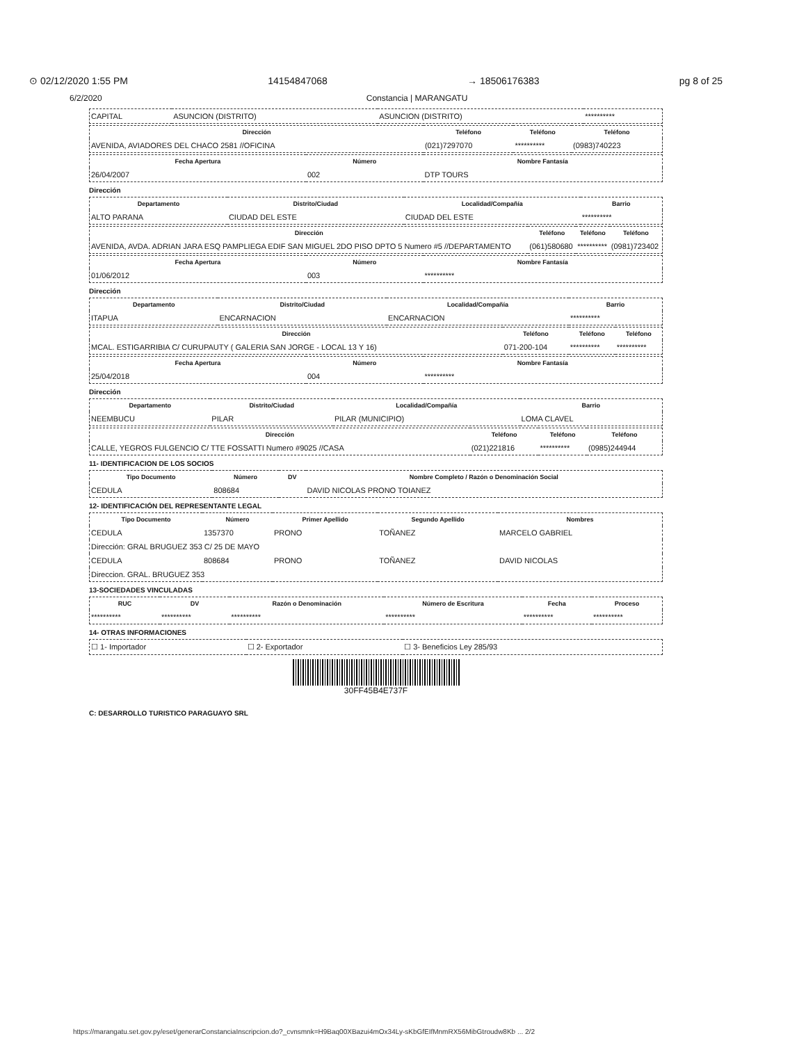⊙ 02/12/2020 1:55 PM 14154847068 → 18506176383 pg 8 of 25
6/2/2020 Constancia | MARANGATU
| CAPITAL | ASUNCION (DISTRITO) | ASUNCION (DISTRITO) | ********** |
| Dirección | Teléfono | Teléfono | Teléfono |
| --- | --- | --- | --- |
| AVENIDA, AVIADORES DEL CHACO 2581 //OFICINA | (021)7297070 | ********** | (0983)740223 |
| Fecha Apertura | Número | Nombre Fantasía |
| --- | --- | --- |
| 26/04/2007 | 002 | DTP TOURS |
Dirección
| Departamento | Distrito/Ciudad | Localidad/Compañía | Barrio |
| --- | --- | --- | --- |
| ALTO PARANA | CIUDAD DEL ESTE | CIUDAD DEL ESTE | ********** |
| Dirección | Teléfono | Teléfono | Teléfono |
| --- | --- | --- | --- |
| AVENIDA, AVDA. ADRIAN JARA ESQ PAMPLIEGA EDIF SAN MIGUEL 2DO PISO DPTO 5 Numero #5 //DEPARTAMENTO | (061)580680 | ********** | (0981)723402 |
| Fecha Apertura | Número | Nombre Fantasía |
| --- | --- | --- |
| 01/06/2012 | 003 | ********** |
Dirección
| Departamento | Distrito/Ciudad | Localidad/Compañía | Barrio |
| --- | --- | --- | --- |
| ITAPUA | ENCARNACION | ENCARNACION | ********** |
| Dirección | Teléfono | Teléfono | Teléfono |
| --- | --- | --- | --- |
| MCAL. ESTIGARRIBIA C/ CURUPAUTY ( GALERIA SAN JORGE - LOCAL 13 Y 16) | 071-200-104 | ********** | ********** |
| Fecha Apertura | Número | Nombre Fantasía |
| --- | --- | --- |
| 25/04/2018 | 004 | ********** |
Dirección
| Departamento | Distrito/Ciudad | Localidad/Compañía | Barrio |
| --- | --- | --- | --- |
| NEEMBUCU | PILAR | PILAR (MUNICIPIO) | LOMA CLAVEL |
| Dirección | Teléfono | Teléfono | Teléfono |
| --- | --- | --- | --- |
| CALLE, YEGROS FULGENCIO C/ TTE FOSSATTI Numero #9025 //CASA | (021)221816 | ********** | (0985)244944 |
11- IDENTIFICACION DE LOS SOCIOS
| Tipo Documento | Número | DV | Nombre Completo / Razón o Denominación Social |
| --- | --- | --- | --- |
| CEDULA | 808684 | | DAVID NICOLAS PRONO TOIANEZ |
12- IDENTIFICACIÓN DEL REPRESENTANTE LEGAL
| Tipo Documento | Número | Primer Apellido | Segundo Apellido | Nombres |
| --- | --- | --- | --- | --- |
| CEDULA | 1357370 | PRONO | TOÑANEZ | MARCELO GABRIEL |
| Dirección: GRAL BRUGUEZ 353 C/ 25 DE MAYO | | | | |
| CEDULA | 808684 | PRONO | TOÑANEZ | DAVID NICOLAS |
| Direccion. GRAL. BRUGUEZ 353 | | | | |
13-SOCIEDADES VINCULADAS
| RUC | DV | Razón o Denominación | Número de Escritura | Fecha | Proceso |
| --- | --- | --- | --- | --- | --- |
| ********** | ********** | ********** | ********** | ********** | ********** |
14- OTRAS INFORMACIONES
| ☐ 1- Importador | ☐ 2- Exportador | ☐ 3- Beneficios Ley 285/93 |
30FF45B4E737F
C: DESARROLLO TURISTICO PARAGUAYO SRL
https://marangatu.set.gov.py/eset/generarConstanciaInscripcion.do?_cvnsmnk=H9Baq00XBazui4mOx34Ly-sKbGfEIfMnmRX56MibGtroudw8Kb ... 2/2